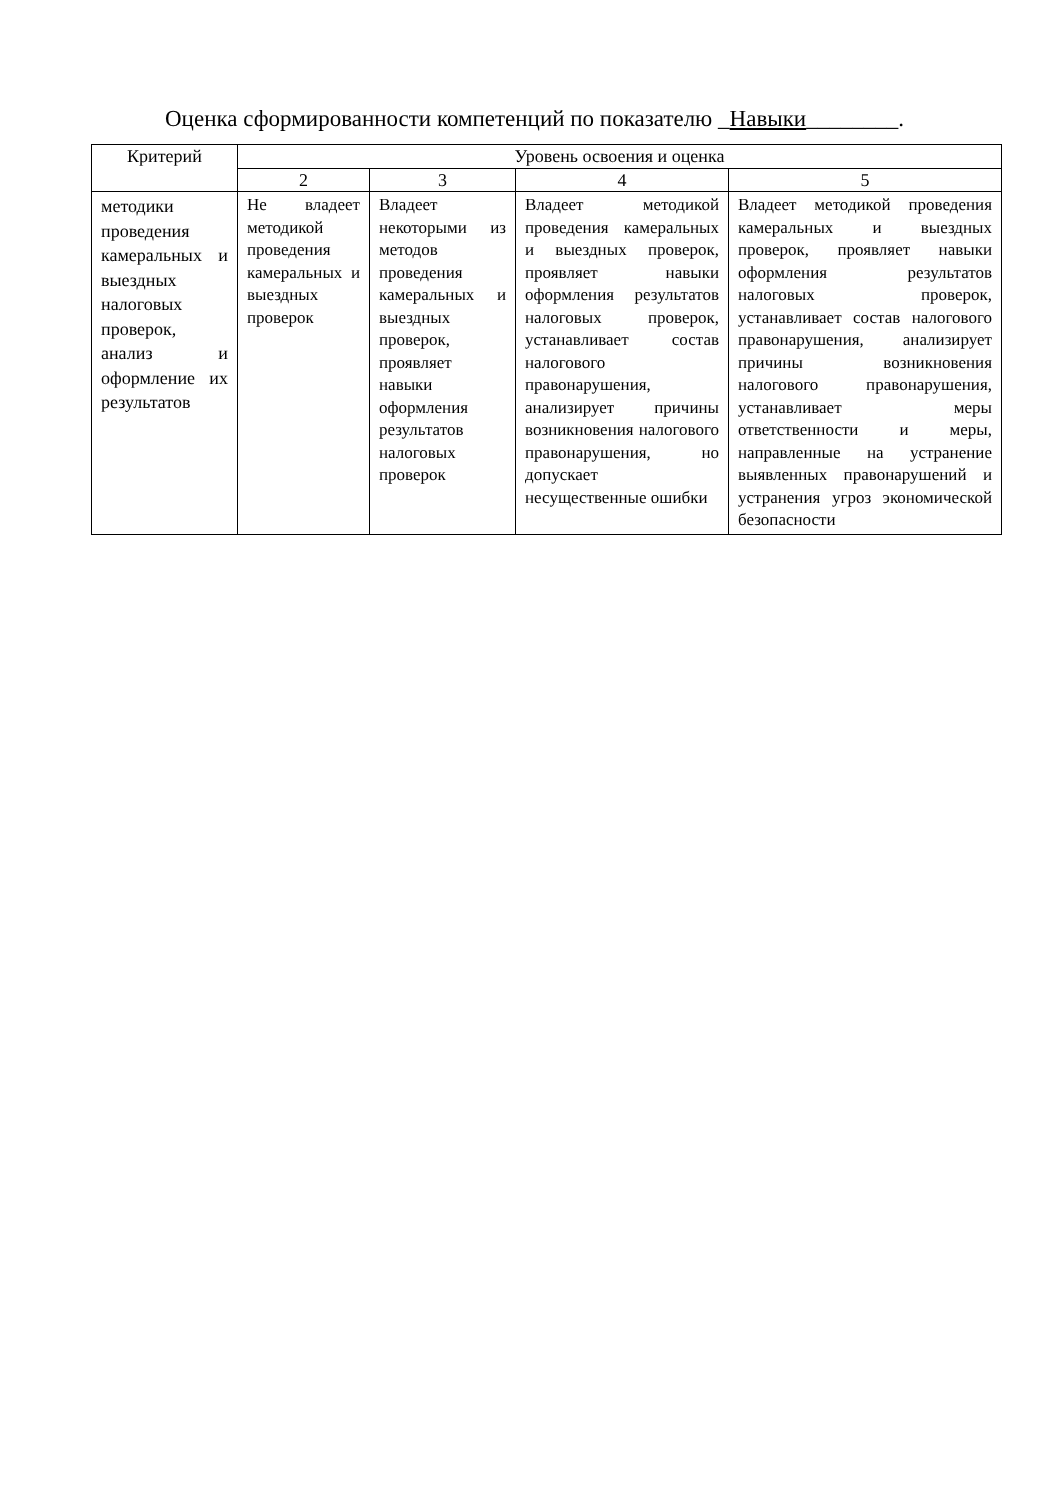Оценка сформированности компетенций по показателю _Навыки________.
| Критерий | Уровень освоения и оценка | | | |
| --- | --- | --- | --- | --- |
| | 2 | 3 | 4 | 5 |
| методики проведения камеральных и выездных налоговых проверок, анализ и оформление их результатов | Не владеет методикой проведения камеральных и выездных проверок | Владеет некоторыми из методов проведения камеральных и выездных проверок, проявляет навыки оформления результатов налоговых проверок | Владеет методикой проведения камеральных и выездных проверок, проявляет навыки оформления результатов налоговых проверок, устанавливает состав налогового правонарушения, анализирует причины возникновения налогового правонарушения, но допускает несущественные ошибки | Владеет методикой проведения камеральных и выездных проверок, проявляет навыки оформления результатов налоговых проверок, устанавливает состав налогового правонарушения, анализирует причины возникновения налогового правонарушения, устанавливает меры ответственности и меры, направленные на устранение выявленных правонарушений и устранения угроз экономической безопасности |